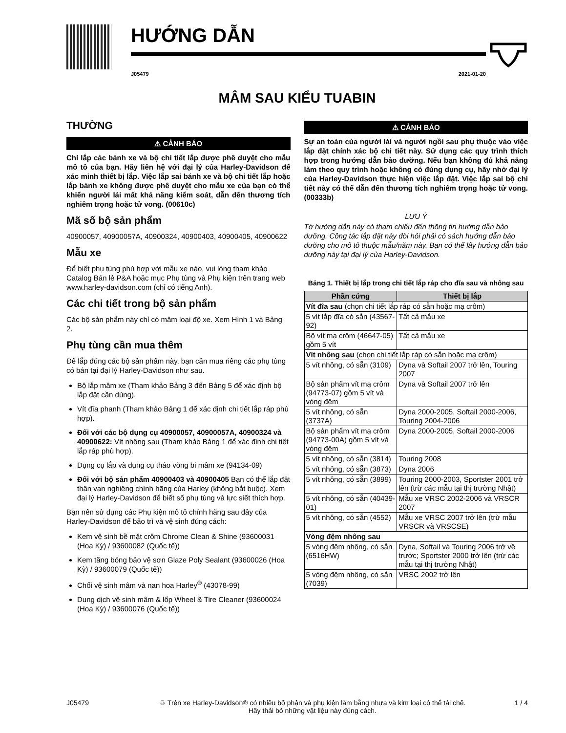HƯỚNG DẪN
J05479 2021-01-20
MÂM SAU KIỂU TUABIN
THƯỜNG
⚠ CẢNH BÁO
Chỉ lắp các bánh xe và bộ chi tiết lắp được phê duyệt cho mẫu mô tô của bạn. Hãy liên hệ với đại lý của Harley-Davidson để xác minh thiết bị lắp. Việc lắp sai bánh xe và bộ chi tiết lắp hoặc lắp bánh xe không được phê duyệt cho mẫu xe của bạn có thể khiến người lái mất khả năng kiểm soát, dẫn đến thương tích nghiêm trọng hoặc tử vong. (00610c)
Mã số bộ sản phẩm
40900057, 40900057A, 40900324, 40900403, 40900405, 40900622
Mẫu xe
Để biết phụ tùng phù hợp với mẫu xe nào, vui lòng tham khảo Catalog Bán lẻ P&A hoặc mục Phụ tùng và Phụ kiện trên trang web www.harley-davidson.com (chỉ có tiếng Anh).
Các chi tiết trong bộ sản phẩm
Các bộ sản phẩm này chỉ có mâm loại độ xe. Xem Hình 1 và Bảng 2.
Phụ tùng cần mua thêm
Để lắp đúng các bộ sản phẩm này, bạn cần mua riêng các phụ tùng có bán tại đại lý Harley-Davidson như sau.
Bộ lắp mâm xe (Tham khảo Bảng 3 đến Bảng 5 để xác định bộ lắp đặt cần dùng).
Vít đĩa phanh (Tham khảo Bảng 1 để xác định chi tiết lắp ráp phù hợp).
Đối với các bộ dụng cụ 40900057, 40900057A, 40900324 và 40900622: Vít nhông sau (Tham khảo Bảng 1 để xác định chi tiết lắp ráp phù hợp).
Dụng cụ lắp và dụng cụ tháo vòng bi mâm xe (94134-09)
Đối với bộ sản phẩm 40900403 và 40900405 Bạn có thể lắp đặt thân van nghiêng chính hãng của Harley (không bắt buộc). Xem đại lý Harley-Davidson để biết số phụ tùng và lực siết thích hợp.
Bạn nên sử dụng các Phụ kiện mô tô chính hãng sau đây của Harley-Davidson để bảo trì và vệ sinh đúng cách:
Kem vệ sinh bề mặt crôm Chrome Clean & Shine (93600031 (Hoa Kỳ) / 93600082 (Quốc tế))
Kem tăng bóng bảo vệ sơn Glaze Poly Sealant (93600026 (Hoa Kỳ) / 93600079 (Quốc tế))
Chổi vệ sinh mâm và nan hoa Harley<sup>®</sup> (43078-99)
Dung dịch vệ sinh mâm & lốp Wheel & Tire Cleaner (93600024 (Hoa Kỳ) / 93600076 (Quốc tế))
⚠ CẢNH BÁO
Sự an toàn của người lái và người ngồi sau phụ thuộc vào việc lắp đặt chính xác bộ chi tiết này. Sử dụng các quy trình thích hợp trong hướng dẫn bảo dưỡng. Nếu bạn không đủ khả năng làm theo quy trình hoặc không có đúng dụng cụ, hãy nhờ đại lý của Harley-Davidson thực hiện việc lắp đặt. Việc lắp sai bộ chi tiết này có thể dẫn đến thương tích nghiêm trọng hoặc tử vong. (00333b)
LƯU Ý
Tờ hướng dẫn này có tham chiếu đến thông tin hướng dẫn bảo dưỡng. Công tác lắp đặt này đòi hỏi phải có sách hướng dẫn bảo dưỡng cho mô tô thuộc mẫu/năm này. Bạn có thể lấy hướng dẫn bảo dưỡng này tại đại lý của Harley-Davidson.
Bảng 1. Thiết bị lắp trong chi tiết lắp ráp cho đĩa sau và nhông sau
| Phần cứng | Thiết bị lắp |
| --- | --- |
| Vít đĩa sau (chọn chi tiết lắp ráp có sẵn hoặc mạ crôm) | |
| 5 vít lắp đĩa có sẵn (43567-92) | Tất cả mẫu xe |
| Bộ vít mạ crôm (46647-05) gồm 5 vít | Tất cả mẫu xe |
| Vít nhông sau (chọn chi tiết lắp ráp có sẵn hoặc mạ crôm) | |
| 5 vít nhông, có sẵn (3109) | Dyna và Softail 2007 trở lên, Touring 2007 |
| Bộ sản phẩm vít mạ crôm (94773-07) gồm 5 vít và vòng đệm | Dyna và Softail 2007 trở lên |
| 5 vít nhông, có sẵn (3737A) | Dyna 2000-2005, Softail 2000-2006, Touring 2004-2006 |
| Bộ sản phẩm vít mạ crôm (94773-00A) gồm 5 vít và vòng đệm | Dyna 2000-2005, Softail 2000-2006 |
| 5 vít nhông, có sẵn (3814) | Touring 2008 |
| 5 vít nhông, có sẵn (3873) | Dyna 2006 |
| 5 vít nhông, có sẵn (3899) | Touring 2000-2003, Sportster 2001 trở lên (trừ các mẫu tại thị trường Nhật) |
| 5 vít nhông, có sẵn (40439-01) | Mẫu xe VRSC 2002-2006 và VRSCR 2007 |
| 5 vít nhông, có sẵn (4552) | Mẫu xe VRSC 2007 trở lên (trừ mẫu VRSCR và VRSCSE) |
| Vòng đệm nhông sau | |
| 5 vòng đệm nhông, có sẵn (6516HW) | Dyna, Softail và Touring 2006 trở về trước; Sportster 2000 trở lên (trừ các mẫu tại thị trường Nhật) |
| 5 vòng đệm nhông, có sẵn (7039) | VRSC 2002 trở lên |
J05479 ♲ Trên xe Harley-Davidson® có nhiều bộ phận và phụ kiện làm bằng nhựa và kim loại có thể tái chế.
Hãy thải bỏ những vật liệu này đúng cách. 1 / 4